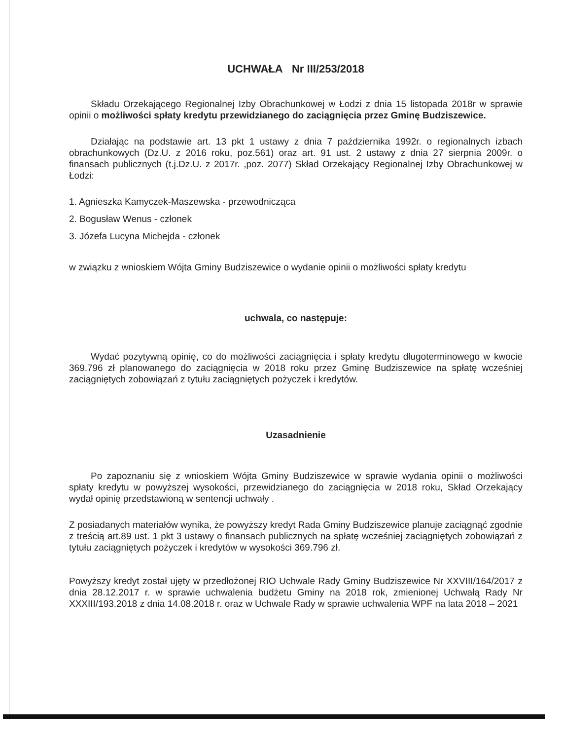UCHWAŁA Nr III/253/2018
Składu Orzekającego Regionalnej Izby Obrachunkowej w Łodzi z dnia 15 listopada 2018r w sprawie opinii o możliwości spłaty kredytu przewidzianego do zaciągnięcia przez Gminę Budziszewice.
Działając na podstawie art. 13 pkt 1 ustawy z dnia 7 października 1992r. o regionalnych izbach obrachunkowych (Dz.U. z 2016 roku, poz.561) oraz art. 91 ust. 2 ustawy z dnia 27 sierpnia 2009r. o finansach publicznych (t.j.Dz.U. z 2017r. ,poz. 2077) Skład Orzekający Regionalnej Izby Obrachunkowej w Łodzi:
1. Agnieszka Kamyczek-Maszewska - przewodnicząca
2. Bogusław Wenus - członek
3. Józefa Lucyna Michejda - członek
w związku z wnioskiem Wójta Gminy Budziszewice o wydanie opinii o możliwości spłaty kredytu
uchwala, co następuje:
Wydać pozytywną opinię, co do możliwości zaciągnięcia i spłaty kredytu długoterminowego w kwocie 369.796 zł planowanego do zaciągnięcia w 2018 roku przez Gminę Budziszewice na spłatę wcześniej zaciągniętych zobowiązań z tytułu zaciągniętych pożyczek i kredytów.
Uzasadnienie
Po zapoznaniu się z wnioskiem Wójta Gminy Budziszewice w sprawie wydania opinii o możliwości spłaty kredytu w powyższej wysokości, przewidzianego do zaciągnięcia w 2018 roku, Skład Orzekający wydał opinię przedstawioną w sentencji uchwały .
Z posiadanych materiałów wynika, że powyższy kredyt Rada Gminy Budziszewice planuje zaciągnąć zgodnie z treścią art.89 ust. 1 pkt 3 ustawy o finansach publicznych na spłatę wcześniej zaciągniętych zobowiązań z tytułu zaciągniętych pożyczek i kredytów w wysokości 369.796 zł.
Powyższy kredyt został ujęty w przedłożonej RIO Uchwale Rady Gminy Budziszewice Nr XXVIII/164/2017 z dnia 28.12.2017 r. w sprawie uchwalenia budżetu Gminy na 2018 rok, zmienionej Uchwałą Rady Nr XXXIII/193.2018 z dnia 14.08.2018 r. oraz w Uchwale Rady w sprawie uchwalenia WPF na lata 2018 – 2021